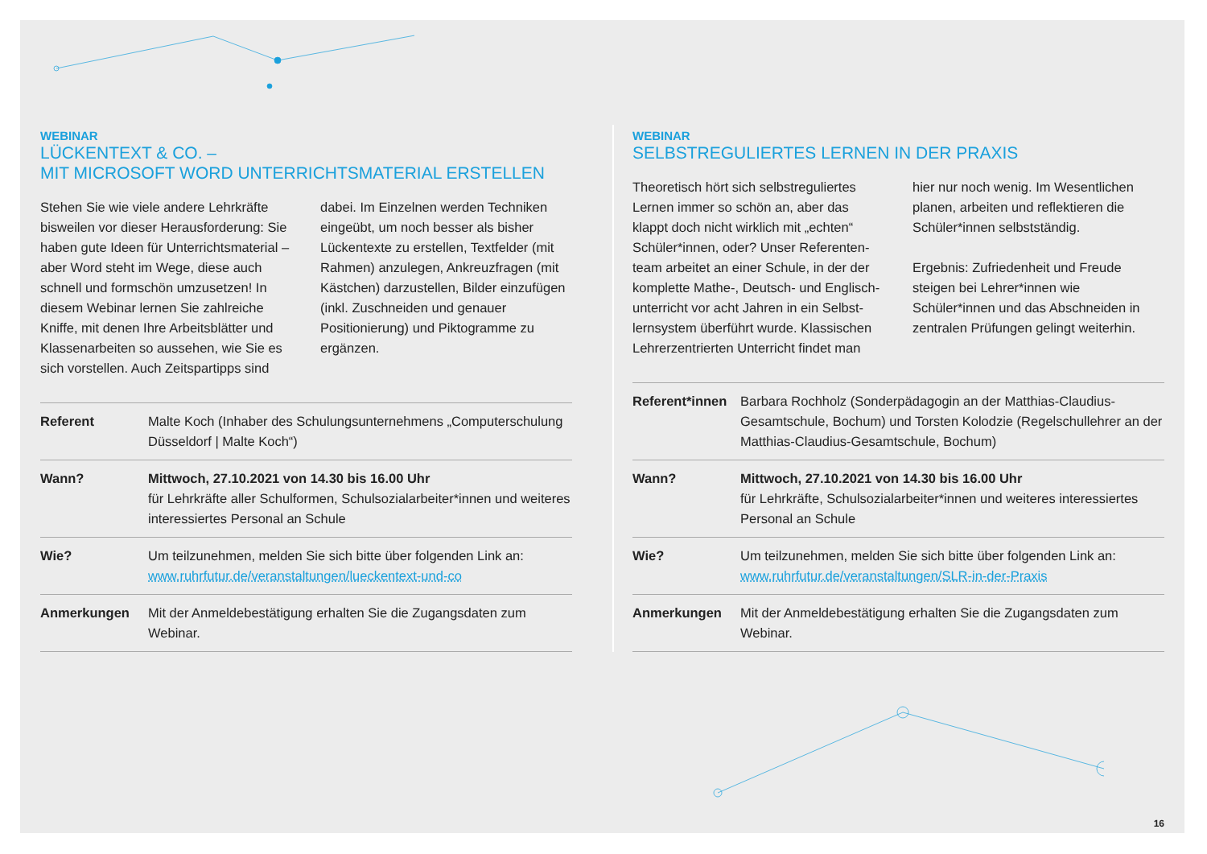WEBINAR
LÜCKENTEXT & CO. –
MIT MICROSOFT WORD UNTERRICHTSMATERIAL ERSTELLEN
Stehen Sie wie viele andere Lehrkräfte bisweilen vor dieser Herausforderung: Sie haben gute Ideen für Unterrichts­material – aber Word steht im Wege, diese auch schnell und formschön umzusetzen! In diesem Webinar lernen Sie zahlreiche Kniffe, mit denen Ihre Arbeitsblätter und Klassenarbeiten so aussehen, wie Sie es sich vorstellen. Auch Zeitspartipps sind dabei. Im Einzelnen werden Techniken ein­geübt, um noch besser als bisher Lücken­texte zu erstellen, Textfelder (mit Rahmen) anzulegen, Ankreuzfragen (mit Kästchen) darzustellen, Bilder einzufügen (inkl. Zuschneiden und genauer Positionierung) und Piktogramme zu ergänzen.
| Referent | Malte Koch (Inhaber des Schulungsunternehmens „Computerschulung Düsseldorf / Malte Koch“) |
| Wann? | Mittwoch, 27.10.2021 von 14.30 bis 16.00 Uhr für Lehrkräfte aller Schulformen, Schulsozialarbeiter*innen und weiteres interessiertes Personal an Schule |
| Wie? | Um teilzunehmen, melden Sie sich bitte über folgenden Link an: www.ruhrfutur.de/veranstaltungen/lueckentext-und-co |
| Anmerkungen | Mit der Anmeldebestätigung erhalten Sie die Zugangsdaten zum Webinar. |
WEBINAR
SELBSTREGULIERTES LERNEN IN DER PRAXIS
Theoretisch hört sich selbstreguliertes Lernen immer so schön an, aber das klappt doch nicht wirklich mit „echten“ Schüler*innen, oder? Unser Referenten­team arbeitet an einer Schule, in der der komplette Mathe-, Deutsch- und Englisch­unterricht vor acht Jahren in ein Selbst­lernsystem überführt wurde. Klassischen Lehrerzentrierten Unterricht findet man hier nur noch wenig. Im Wesentlichen planen, arbeiten und reflektieren die Schüler*innen selbstständig.
Ergebnis: Zufriedenheit und Freude steigen bei Lehrer*innen wie Schüler*innen und das Abschneiden in zentralen Prüfungen gelingt weiterhin.
| Referent*innen | Barbara Rochholz (Sonderpädagogin an der Matthias-Claudius-Gesamtschule, Bochum) und Torsten Kolodzie (Regelschullehrer an der Matthias-Claudius-Gesamtschule, Bochum) |
| Wann? | Mittwoch, 27.10.2021 von 14.30 bis 16.00 Uhr für Lehrkräfte, Schulsozialarbeiter*innen und weiteres interessiertes Personal an Schule |
| Wie? | Um teilzunehmen, melden Sie sich bitte über folgenden Link an: www.ruhrfutur.de/veranstaltungen/SLR-in-der-Praxis |
| Anmerkungen | Mit der Anmeldebestätigung erhalten Sie die Zugangsdaten zum Webinar. |
16